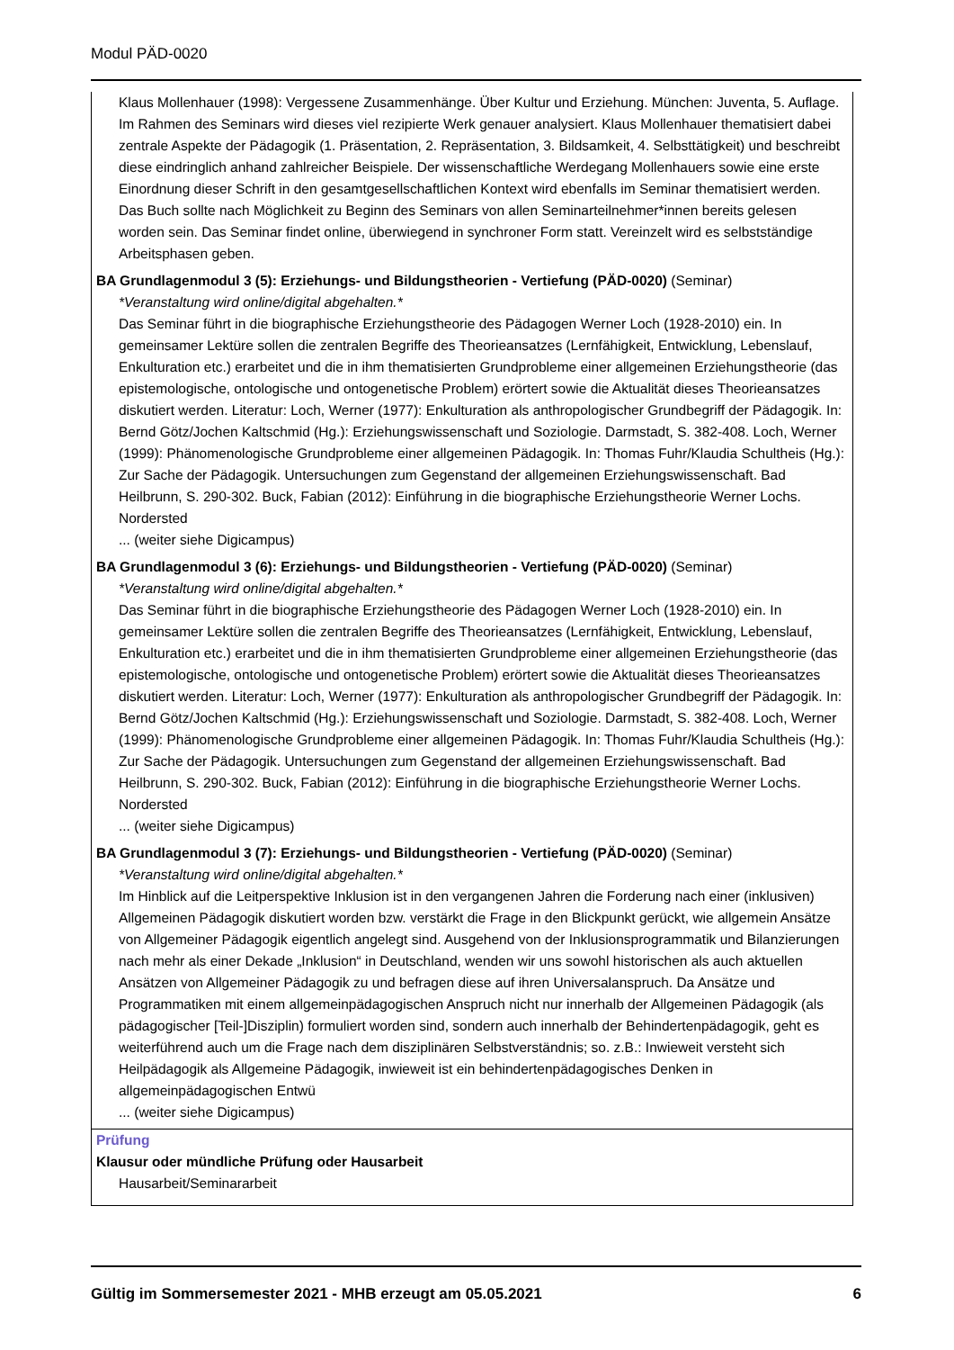Modul PÄD-0020
Klaus Mollenhauer (1998): Vergessene Zusammenhänge. Über Kultur und Erziehung. München: Juventa, 5. Auflage. Im Rahmen des Seminars wird dieses viel rezipierte Werk genauer analysiert. Klaus Mollenhauer thematisiert dabei zentrale Aspekte der Pädagogik (1. Präsentation, 2. Repräsentation, 3. Bildsamkeit, 4. Selbsttätigkeit) und beschreibt diese eindringlich anhand zahlreicher Beispiele. Der wissenschaftliche Werdegang Mollenhauers sowie eine erste Einordnung dieser Schrift in den gesamtgesellschaftlichen Kontext wird ebenfalls im Seminar thematisiert werden. Das Buch sollte nach Möglichkeit zu Beginn des Seminars von allen Seminarteilnehmer*innen bereits gelesen worden sein. Das Seminar findet online, überwiegend in synchroner Form statt. Vereinzelt wird es selbstständige Arbeitsphasen geben.
BA Grundlagenmodul 3 (5): Erziehungs- und Bildungstheorien - Vertiefung (PÄD-0020) (Seminar)
*Veranstaltung wird online/digital abgehalten.*
Das Seminar führt in die biographische Erziehungstheorie des Pädagogen Werner Loch (1928-2010) ein. In gemeinsamer Lektüre sollen die zentralen Begriffe des Theorieansatzes (Lernfähigkeit, Entwicklung, Lebenslauf, Enkulturation etc.) erarbeitet und die in ihm thematisierten Grundprobleme einer allgemeinen Erziehungstheorie (das epistemologische, ontologische und ontogenetische Problem) erörtert sowie die Aktualität dieses Theorieansatzes diskutiert werden. Literatur: Loch, Werner (1977): Enkulturation als anthropologischer Grundbegriff der Pädagogik. In: Bernd Götz/Jochen Kaltschmid (Hg.): Erziehungswissenschaft und Soziologie. Darmstadt, S. 382-408. Loch, Werner (1999): Phänomenologische Grundprobleme einer allgemeinen Pädagogik. In: Thomas Fuhr/Klaudia Schultheis (Hg.): Zur Sache der Pädagogik. Untersuchungen zum Gegenstand der allgemeinen Erziehungswissenschaft. Bad Heilbrunn, S. 290-302. Buck, Fabian (2012): Einführung in die biographische Erziehungstheorie Werner Lochs. Nordersted
... (weiter siehe Digicampus)
BA Grundlagenmodul 3 (6): Erziehungs- und Bildungstheorien - Vertiefung (PÄD-0020) (Seminar)
*Veranstaltung wird online/digital abgehalten.*
Das Seminar führt in die biographische Erziehungstheorie des Pädagogen Werner Loch (1928-2010) ein. In gemeinsamer Lektüre sollen die zentralen Begriffe des Theorieansatzes (Lernfähigkeit, Entwicklung, Lebenslauf, Enkulturation etc.) erarbeitet und die in ihm thematisierten Grundprobleme einer allgemeinen Erziehungstheorie (das epistemologische, ontologische und ontogenetische Problem) erörtert sowie die Aktualität dieses Theorieansatzes diskutiert werden. Literatur: Loch, Werner (1977): Enkulturation als anthropologischer Grundbegriff der Pädagogik. In: Bernd Götz/Jochen Kaltschmid (Hg.): Erziehungswissenschaft und Soziologie. Darmstadt, S. 382-408. Loch, Werner (1999): Phänomenologische Grundprobleme einer allgemeinen Pädagogik. In: Thomas Fuhr/Klaudia Schultheis (Hg.): Zur Sache der Pädagogik. Untersuchungen zum Gegenstand der allgemeinen Erziehungswissenschaft. Bad Heilbrunn, S. 290-302. Buck, Fabian (2012): Einführung in die biographische Erziehungstheorie Werner Lochs. Nordersted
... (weiter siehe Digicampus)
BA Grundlagenmodul 3 (7): Erziehungs- und Bildungstheorien - Vertiefung (PÄD-0020) (Seminar)
*Veranstaltung wird online/digital abgehalten.*
Im Hinblick auf die Leitperspektive Inklusion ist in den vergangenen Jahren die Forderung nach einer (inklusiven) Allgemeinen Pädagogik diskutiert worden bzw. verstärkt die Frage in den Blickpunkt gerückt, wie allgemein Ansätze von Allgemeiner Pädagogik eigentlich angelegt sind. Ausgehend von der Inklusionsprogrammatik und Bilanzierungen nach mehr als einer Dekade „Inklusion“ in Deutschland, wenden wir uns sowohl historischen als auch aktuellen Ansätzen von Allgemeiner Pädagogik zu und befragen diese auf ihren Universalanspruch. Da Ansätze und Programmatiken mit einem allgemeinpädagogischen Anspruch nicht nur innerhalb der Allgemeinen Pädagogik (als pädagogischer [Teil-]Disziplin) formuliert worden sind, sondern auch innerhalb der Behindertenpädagogik, geht es weiterführend auch um die Frage nach dem disziplinären Selbstverständnis; so. z.B.: Inwieweit versteht sich Heilpädagogik als Allgemeine Pädagogik, inwieweit ist ein behindertenpädagogisches Denken in allgemeinpädagogischen Entwü
... (weiter siehe Digicampus)
Prüfung
Klausur oder mündliche Prüfung oder Hausarbeit
Hausarbeit/Seminararbeit
Gültig im Sommersemester 2021 - MHB erzeugt am 05.05.2021 6